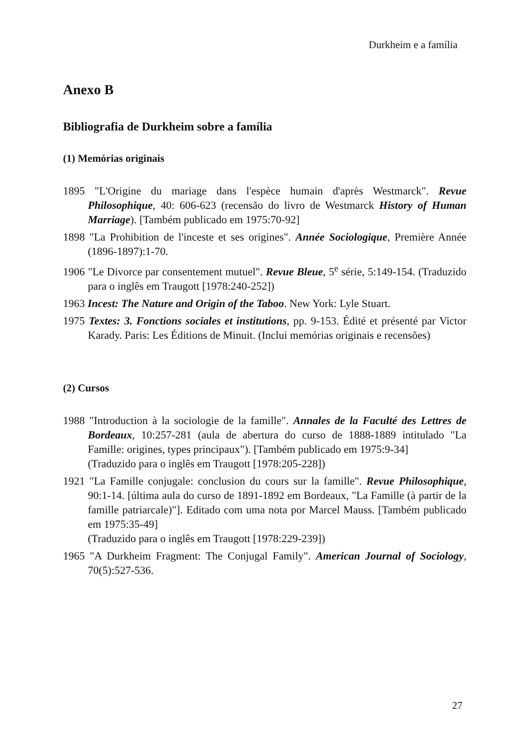Durkheim e a família
Anexo B
Bibliografia de Durkheim sobre a família
(1) Memórias originais
1895 "L'Origine du mariage dans l'espèce humain d'après Westmarck". Revue Philosophique, 40: 606-623 (recensão do livro de Westmarck History of Human Marriage). [Também publicado em 1975:70-92]
1898 "La Prohibition de l'inceste et ses origines". Année Sociologique, Première Année (1896-1897):1-70.
1906 "Le Divorce par consentement mutuel". Revue Bleue, 5<sup>e</sup> série, 5:149-154. (Traduzido para o inglês em Traugott [1978:240-252])
1963 Incest: The Nature and Origin of the Taboo. New York: Lyle Stuart.
1975 Textes: 3. Fonctions sociales et institutions, pp. 9-153. Édité et présenté par Victor Karady. Paris: Les Éditions de Minuit. (Inclui memórias originais e recensões)
(2) Cursos
1988 "Introduction à la sociologie de la famille". Annales de la Faculté des Lettres de Bordeaux, 10:257-281 (aula de abertura do curso de 1888-1889 intitulado "La Famille: origines, types principaux"). [Também publicado em 1975:9-34]
(Traduzido para o inglês em Traugott [1978:205-228])
1921 "La Famille conjugale: conclusion du cours sur la famille". Revue Philosophique, 90:1-14. [última aula do curso de 1891-1892 em Bordeaux, "La Famille (à partir de la famille patriarcale)"]. Editado com uma nota por Marcel Mauss. [Também publicado em 1975:35-49]
(Traduzido para o inglês em Traugott [1978:229-239])
1965 "A Durkheim Fragment: The Conjugal Family". American Journal of Sociology, 70(5):527-536.
27